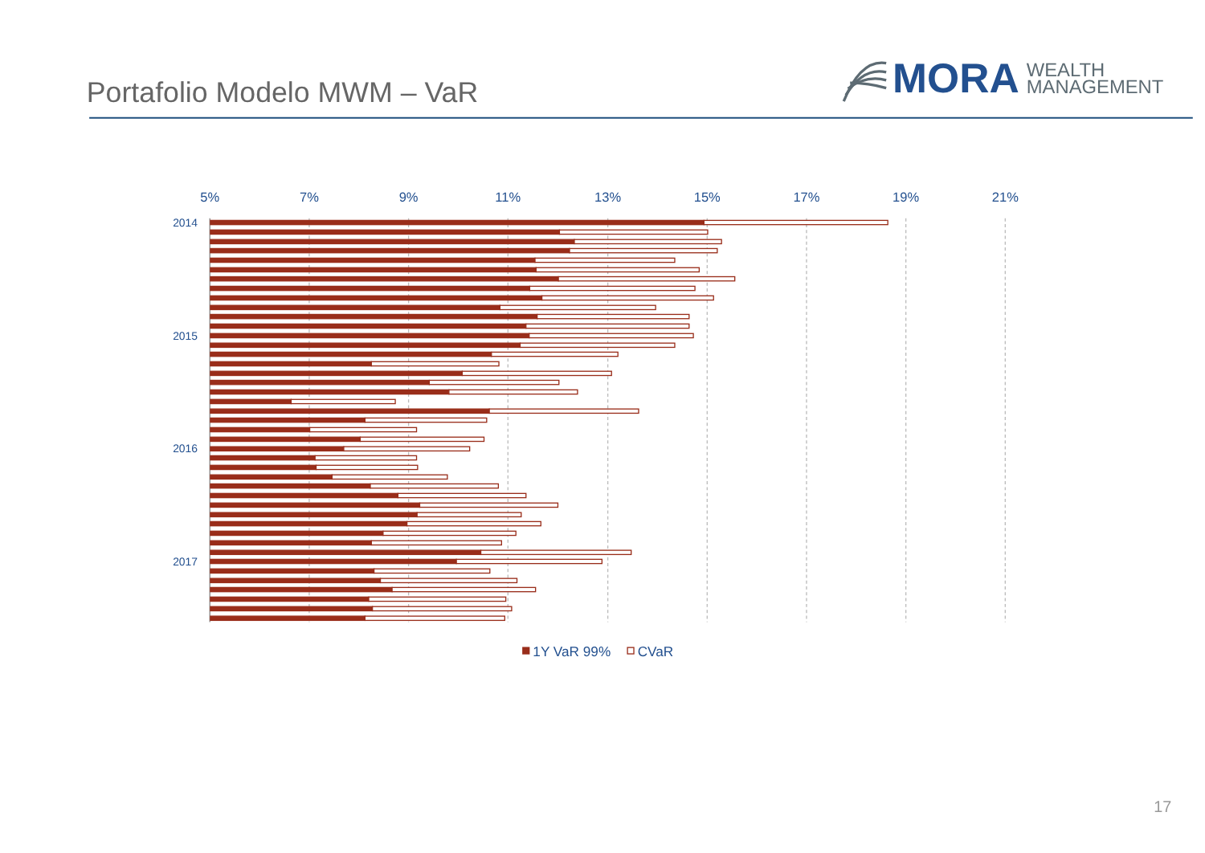Portafolio Modelo MWM – VaR
MORA
WEALTH
MANAGEMENT
5%
7%
9%
11%
13%
15%
17%
19%
21%
2014
2015
2016
2017
1Y VaR 99%
CVaR
17